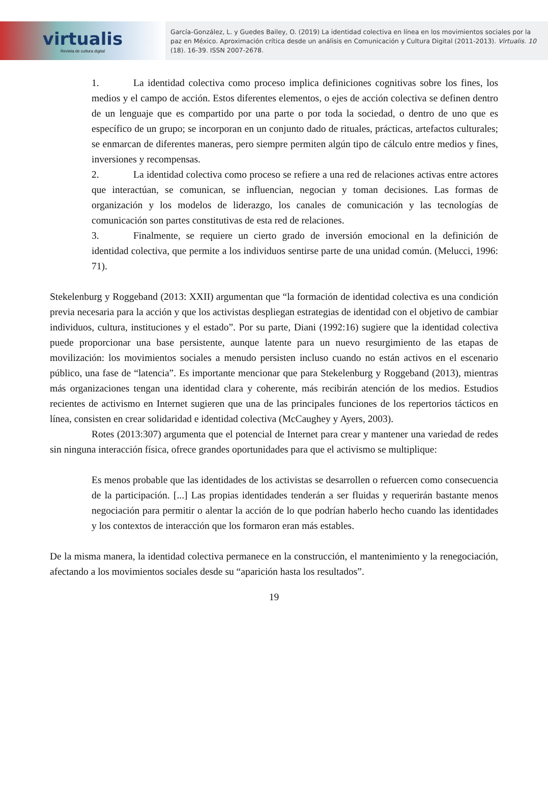virtualis
Revista de cultura digital
García-González, L. y Guedes Bailey, O. (2019) La identidad colectiva en línea en los movimientos sociales por la paz en México. Aproximación crítica desde un análisis en Comunicación y Cultura Digital (2011-2013). Virtualis. 10 (18). 16-39. ISSN 2007-2678.
1. La identidad colectiva como proceso implica definiciones cognitivas sobre los fines, los medios y el campo de acción. Estos diferentes elementos, o ejes de acción colectiva se definen dentro de un lenguaje que es compartido por una parte o por toda la sociedad, o dentro de uno que es específico de un grupo; se incorporan en un conjunto dado de rituales, prácticas, artefactos culturales; se enmarcan de diferentes maneras, pero siempre permiten algún tipo de cálculo entre medios y fines, inversiones y recompensas.
2. La identidad colectiva como proceso se refiere a una red de relaciones activas entre actores que interactúan, se comunican, se influencian, negocian y toman decisiones. Las formas de organización y los modelos de liderazgo, los canales de comunicación y las tecnologías de comunicación son partes constitutivas de esta red de relaciones.
3. Finalmente, se requiere un cierto grado de inversión emocional en la definición de identidad colectiva, que permite a los individuos sentirse parte de una unidad común. (Melucci, 1996: 71).
Stekelenburg y Roggeband (2013: XXII) argumentan que “la formación de identidad colectiva es una condición previa necesaria para la acción y que los activistas despliegan estrategias de identidad con el objetivo de cambiar individuos, cultura, instituciones y el estado”. Por su parte, Diani (1992:16) sugiere que la identidad colectiva puede proporcionar una base persistente, aunque latente para un nuevo resurgimiento de las etapas de movilización: los movimientos sociales a menudo persisten incluso cuando no están activos en el escenario público, una fase de “latencia”. Es importante mencionar que para Stekelenburg y Roggeband (2013), mientras más organizaciones tengan una identidad clara y coherente, más recibirán atención de los medios. Estudios recientes de activismo en Internet sugieren que una de las principales funciones de los repertorios tácticos en línea, consisten en crear solidaridad e identidad colectiva (McCaughey y Ayers, 2003).
Rotes (2013:307) argumenta que el potencial de Internet para crear y mantener una variedad de redes sin ninguna interacción física, ofrece grandes oportunidades para que el activismo se multiplique:
Es menos probable que las identidades de los activistas se desarrollen o refuercen como consecuencia de la participación. [...] Las propias identidades tenderán a ser fluidas y requerirán bastante menos negociación para permitir o alentar la acción de lo que podrían haberlo hecho cuando las identidades y los contextos de interacción que los formaron eran más estables.
De la misma manera, la identidad colectiva permanece en la construcción, el mantenimiento y la renegociación, afectando a los movimientos sociales desde su “aparición hasta los resultados”.
19